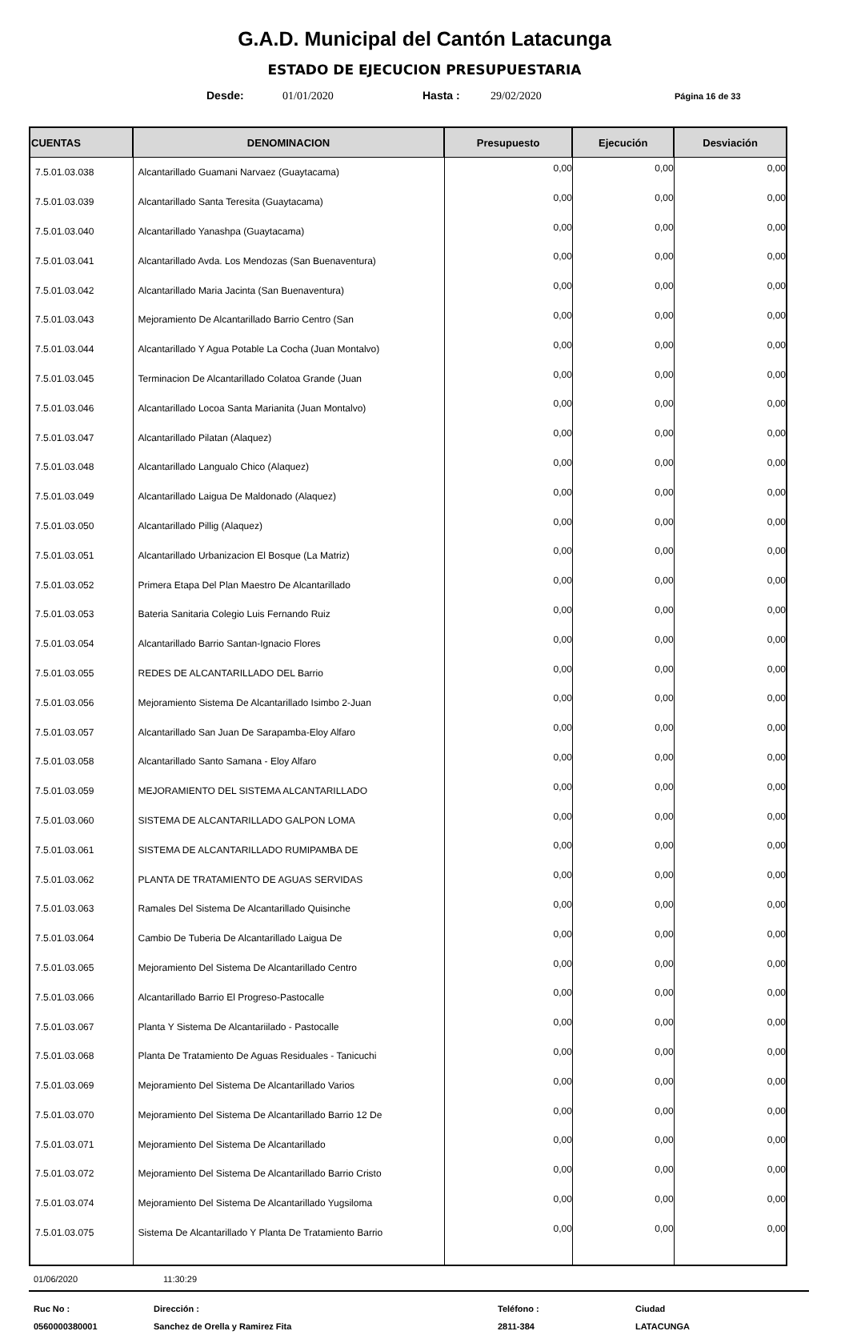G.A.D. Municipal del Cantón Latacunga
ESTADO DE EJECUCION PRESUPUESTARIA
Desde: 01/01/2020 Hasta : 29/02/2020 Página 16 de 33
| CUENTAS | DENOMINACION | Presupuesto | Ejecución | Desviación |
| --- | --- | --- | --- | --- |
| 7.5.01.03.038 | Alcantarillado Guamani Narvaez (Guaytacama) | 0,00 | 0,00 | 0,00 |
| 7.5.01.03.039 | Alcantarillado Santa Teresita (Guaytacama) | 0,00 | 0,00 | 0,00 |
| 7.5.01.03.040 | Alcantarillado Yanashpa (Guaytacama) | 0,00 | 0,00 | 0,00 |
| 7.5.01.03.041 | Alcantarillado Avda. Los Mendozas (San Buenaventura) | 0,00 | 0,00 | 0,00 |
| 7.5.01.03.042 | Alcantarillado Maria Jacinta (San Buenaventura) | 0,00 | 0,00 | 0,00 |
| 7.5.01.03.043 | Mejoramiento De Alcantarillado Barrio Centro (San | 0,00 | 0,00 | 0,00 |
| 7.5.01.03.044 | Alcantarillado Y Agua Potable La Cocha (Juan Montalvo) | 0,00 | 0,00 | 0,00 |
| 7.5.01.03.045 | Terminacion De Alcantarillado Colatoa Grande (Juan | 0,00 | 0,00 | 0,00 |
| 7.5.01.03.046 | Alcantarillado Locoa Santa Marianita (Juan Montalvo) | 0,00 | 0,00 | 0,00 |
| 7.5.01.03.047 | Alcantarillado Pilatan (Alaquez) | 0,00 | 0,00 | 0,00 |
| 7.5.01.03.048 | Alcantarillado Langualo Chico (Alaquez) | 0,00 | 0,00 | 0,00 |
| 7.5.01.03.049 | Alcantarillado Laigua De Maldonado (Alaquez) | 0,00 | 0,00 | 0,00 |
| 7.5.01.03.050 | Alcantarillado Pillig (Alaquez) | 0,00 | 0,00 | 0,00 |
| 7.5.01.03.051 | Alcantarillado Urbanizacion El Bosque (La Matriz) | 0,00 | 0,00 | 0,00 |
| 7.5.01.03.052 | Primera Etapa Del Plan Maestro De Alcantarillado | 0,00 | 0,00 | 0,00 |
| 7.5.01.03.053 | Bateria Sanitaria Colegio Luis Fernando Ruiz | 0,00 | 0,00 | 0,00 |
| 7.5.01.03.054 | Alcantarillado Barrio Santan-Ignacio Flores | 0,00 | 0,00 | 0,00 |
| 7.5.01.03.055 | REDES DE ALCANTARILLADO DEL Barrio | 0,00 | 0,00 | 0,00 |
| 7.5.01.03.056 | Mejoramiento Sistema De Alcantarillado Isimbo 2-Juan | 0,00 | 0,00 | 0,00 |
| 7.5.01.03.057 | Alcantarillado San Juan De Sarapamba-Eloy Alfaro | 0,00 | 0,00 | 0,00 |
| 7.5.01.03.058 | Alcantarillado Santo Samana - Eloy Alfaro | 0,00 | 0,00 | 0,00 |
| 7.5.01.03.059 | MEJORAMIENTO DEL SISTEMA ALCANTARILLADO | 0,00 | 0,00 | 0,00 |
| 7.5.01.03.060 | SISTEMA DE ALCANTARILLADO GALPON LOMA | 0,00 | 0,00 | 0,00 |
| 7.5.01.03.061 | SISTEMA DE ALCANTARILLADO RUMIPAMBA DE | 0,00 | 0,00 | 0,00 |
| 7.5.01.03.062 | PLANTA DE TRATAMIENTO DE AGUAS SERVIDAS | 0,00 | 0,00 | 0,00 |
| 7.5.01.03.063 | Ramales Del Sistema De Alcantarillado Quisinche | 0,00 | 0,00 | 0,00 |
| 7.5.01.03.064 | Cambio De Tuberia De Alcantarillado Laigua De | 0,00 | 0,00 | 0,00 |
| 7.5.01.03.065 | Mejoramiento Del Sistema De Alcantarillado Centro | 0,00 | 0,00 | 0,00 |
| 7.5.01.03.066 | Alcantarillado Barrio El Progreso-Pastocalle | 0,00 | 0,00 | 0,00 |
| 7.5.01.03.067 | Planta Y Sistema De Alcantariilado - Pastocalle | 0,00 | 0,00 | 0,00 |
| 7.5.01.03.068 | Planta De Tratamiento De Aguas Residuales - Tanicuchi | 0,00 | 0,00 | 0,00 |
| 7.5.01.03.069 | Mejoramiento Del Sistema De Alcantarillado Varios | 0,00 | 0,00 | 0,00 |
| 7.5.01.03.070 | Mejoramiento Del Sistema De Alcantarillado Barrio 12 De | 0,00 | 0,00 | 0,00 |
| 7.5.01.03.071 | Mejoramiento Del Sistema De Alcantarillado | 0,00 | 0,00 | 0,00 |
| 7.5.01.03.072 | Mejoramiento Del Sistema De Alcantarillado Barrio Cristo | 0,00 | 0,00 | 0,00 |
| 7.5.01.03.074 | Mejoramiento Del Sistema De Alcantarillado Yugsiloma | 0,00 | 0,00 | 0,00 |
| 7.5.01.03.075 | Sistema De Alcantarillado Y Planta De Tratamiento Barrio | 0,00 | 0,00 | 0,00 |
01/06/2020 11:30:29
Ruc No :
0560000380001
Dirección :
Sanchez de Orella y Ramirez Fita
Teléfono :
2811-384
Ciudad
LATACUNGA